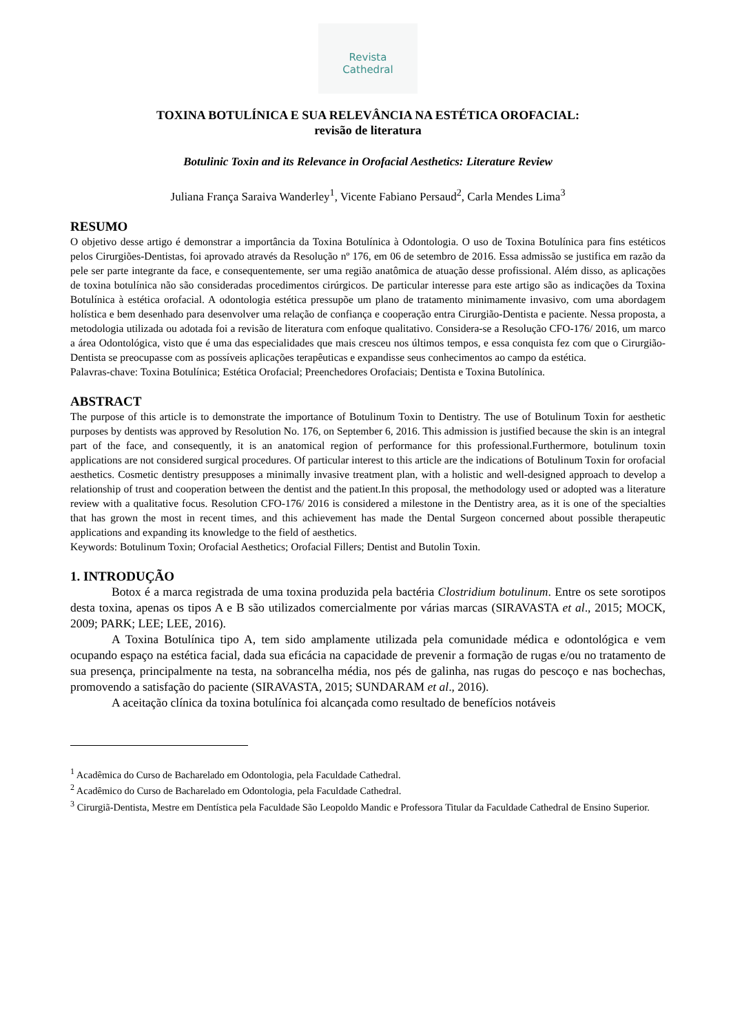Revista
Cathedral
TOXINA BOTULÍNICA E SUA RELEVÂNCIA NA ESTÉTICA OROFACIAL:
revisão de literatura
Botulinic Toxin and its Relevance in Orofacial Aesthetics: Literature Review
Juliana França Saraiva Wanderley<sup>1</sup>, Vicente Fabiano Persaud<sup>2</sup>, Carla Mendes Lima<sup>3</sup>
RESUMO
O objetivo desse artigo é demonstrar a importância da Toxina Botulínica à Odontologia. O uso de Toxina Botulínica para fins estéticos pelos Cirurgiões-Dentistas, foi aprovado através da Resolução nº 176, em 06 de setembro de 2016. Essa admissão se justifica em razão da pele ser parte integrante da face, e consequentemente, ser uma região anatômica de atuação desse profissional. Além disso, as aplicações de toxina botulínica não são consideradas procedimentos cirúrgicos. De particular interesse para este artigo são as indicações da Toxina Botulínica à estética orofacial. A odontologia estética pressupõe um plano de tratamento minimamente invasivo, com uma abordagem holística e bem desenhado para desenvolver uma relação de confiança e cooperação entra Cirurgião-Dentista e paciente. Nessa proposta, a metodologia utilizada ou adotada foi a revisão de literatura com enfoque qualitativo. Considera-se a Resolução CFO-176/ 2016, um marco a área Odontológica, visto que é uma das especialidades que mais cresceu nos últimos tempos, e essa conquista fez com que o Cirurgião-Dentista se preocupasse com as possíveis aplicações terapêuticas e expandisse seus conhecimentos ao campo da estética.
Palavras-chave: Toxina Botulínica; Estética Orofacial; Preenchedores Orofaciais; Dentista e Toxina Butolínica.
ABSTRACT
The purpose of this article is to demonstrate the importance of Botulinum Toxin to Dentistry. The use of Botulinum Toxin for aesthetic purposes by dentists was approved by Resolution No. 176, on September 6, 2016. This admission is justified because the skin is an integral part of the face, and consequently, it is an anatomical region of performance for this professional.Furthermore, botulinum toxin applications are not considered surgical procedures. Of particular interest to this article are the indications of Botulinum Toxin for orofacial aesthetics. Cosmetic dentistry presupposes a minimally invasive treatment plan, with a holistic and well-designed approach to develop a relationship of trust and cooperation between the dentist and the patient.In this proposal, the methodology used or adopted was a literature review with a qualitative focus. Resolution CFO-176/ 2016 is considered a milestone in the Dentistry area, as it is one of the specialties that has grown the most in recent times, and this achievement has made the Dental Surgeon concerned about possible therapeutic applications and expanding its knowledge to the field of aesthetics.
Keywords: Botulinum Toxin; Orofacial Aesthetics; Orofacial Fillers; Dentist and Butolin Toxin.
1. INTRODUÇÃO
Botox é a marca registrada de uma toxina produzida pela bactéria Clostridium botulinum. Entre os sete sorotipos desta toxina, apenas os tipos A e B são utilizados comercialmente por várias marcas (SIRAVASTA et al., 2015; MOCK, 2009; PARK; LEE; LEE, 2016).
A Toxina Botulínica tipo A, tem sido amplamente utilizada pela comunidade médica e odontológica e vem ocupando espaço na estética facial, dada sua eficácia na capacidade de prevenir a formação de rugas e/ou no tratamento de sua presença, principalmente na testa, na sobrancelha média, nos pés de galinha, nas rugas do pescoço e nas bochechas, promovendo a satisfação do paciente (SIRAVASTA, 2015; SUNDARAM et al., 2016).
A aceitação clínica da toxina botulínica foi alcançada como resultado de benefícios notáveis
<sup>1</sup> Acadêmica do Curso de Bacharelado em Odontologia, pela Faculdade Cathedral.
<sup>2</sup> Acadêmico do Curso de Bacharelado em Odontologia, pela Faculdade Cathedral.
<sup>3</sup> Cirurgiã-Dentista, Mestre em Dentística pela Faculdade São Leopoldo Mandic e Professora Titular da Faculdade Cathedral de Ensino Superior.